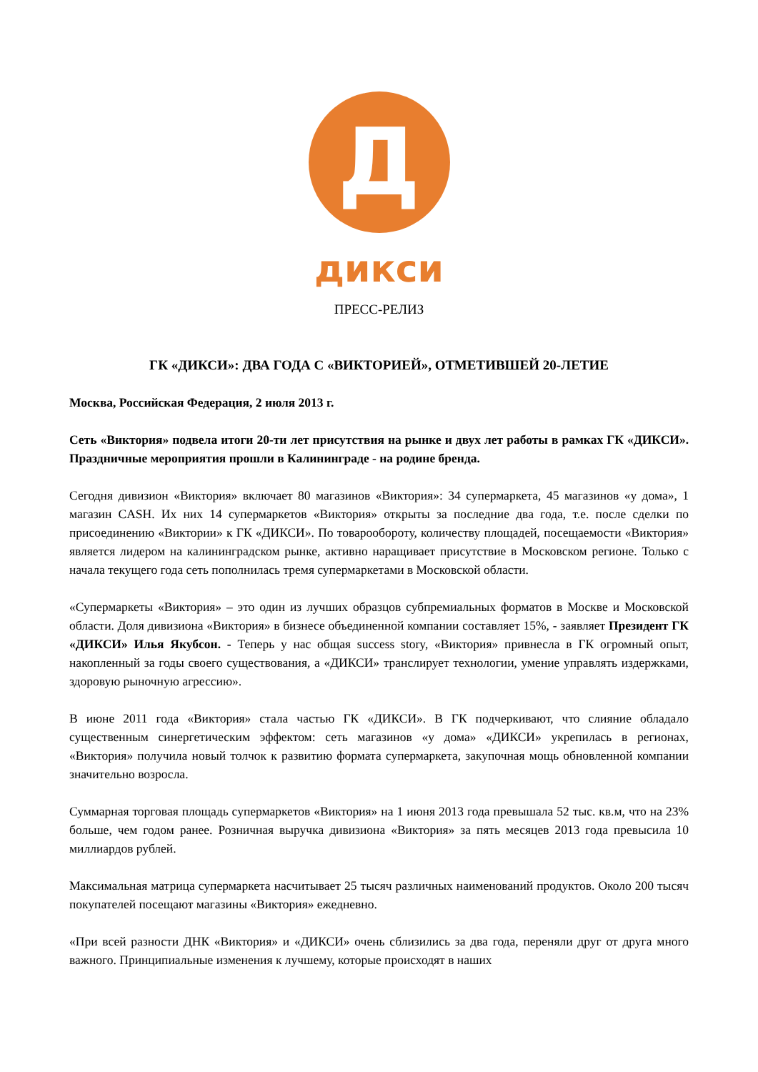Д
дикси
ПРЕСС-РЕЛИЗ
ГК «ДИКСИ»: ДВА ГОДА С «ВИКТОРИЕЙ», ОТМЕТИВШЕЙ 20-ЛЕТИЕ
Москва, Российская Федерация, 2 июля 2013 г.
Сеть «Виктория» подвела итоги 20-ти лет присутствия на рынке и двух лет работы в рамках ГК «ДИКСИ». Праздничные мероприятия прошли в Калининграде - на родине бренда.
Сегодня дивизион «Виктория» включает 80 магазинов «Виктория»: 34 супермаркета, 45 магазинов «у дома», 1 магазин CASH. Их них 14 супермаркетов «Виктория» открыты за последние два года, т.е. после сделки по присоединению «Виктории» к ГК «ДИКСИ». По товарообороту, количеству площадей, посещаемости «Виктория» является лидером на калининградском рынке, активно наращивает присутствие в Московском регионе. Только с начала текущего года сеть пополнилась тремя супермаркетами в Московской области.
«Супермаркеты «Виктория» – это один из лучших образцов субпремиальных форматов в Москве и Московской области. Доля дивизиона «Виктория» в бизнесе объединенной компании составляет 15%, - заявляет Президент ГК «ДИКСИ» Илья Якубсон. - Теперь у нас общая success story, «Виктория» привнесла в ГК огромный опыт, накопленный за годы своего существования, а «ДИКСИ» транслирует технологии, умение управлять издержками, здоровую рыночную агрессию».
В июне 2011 года «Виктория» стала частью ГК «ДИКСИ». В ГК подчеркивают, что слияние обладало существенным синергетическим эффектом: сеть магазинов «у дома» «ДИКСИ» укрепилась в регионах, «Виктория» получила новый толчок к развитию формата супермаркета, закупочная мощь обновленной компании значительно возросла.
Суммарная торговая площадь супермаркетов «Виктория» на 1 июня 2013 года превышала 52 тыс. кв.м, что на 23% больше, чем годом ранее. Розничная выручка дивизиона «Виктория» за пять месяцев 2013 года превысила 10 миллиардов рублей.
Максимальная матрица супермаркета насчитывает 25 тысяч различных наименований продуктов. Около 200 тысяч покупателей посещают магазины «Виктория» ежедневно.
«При всей разности ДНК «Виктория» и «ДИКСИ» очень сблизились за два года, переняли друг от друга много важного. Принципиальные изменения к лучшему, которые происходят в наших